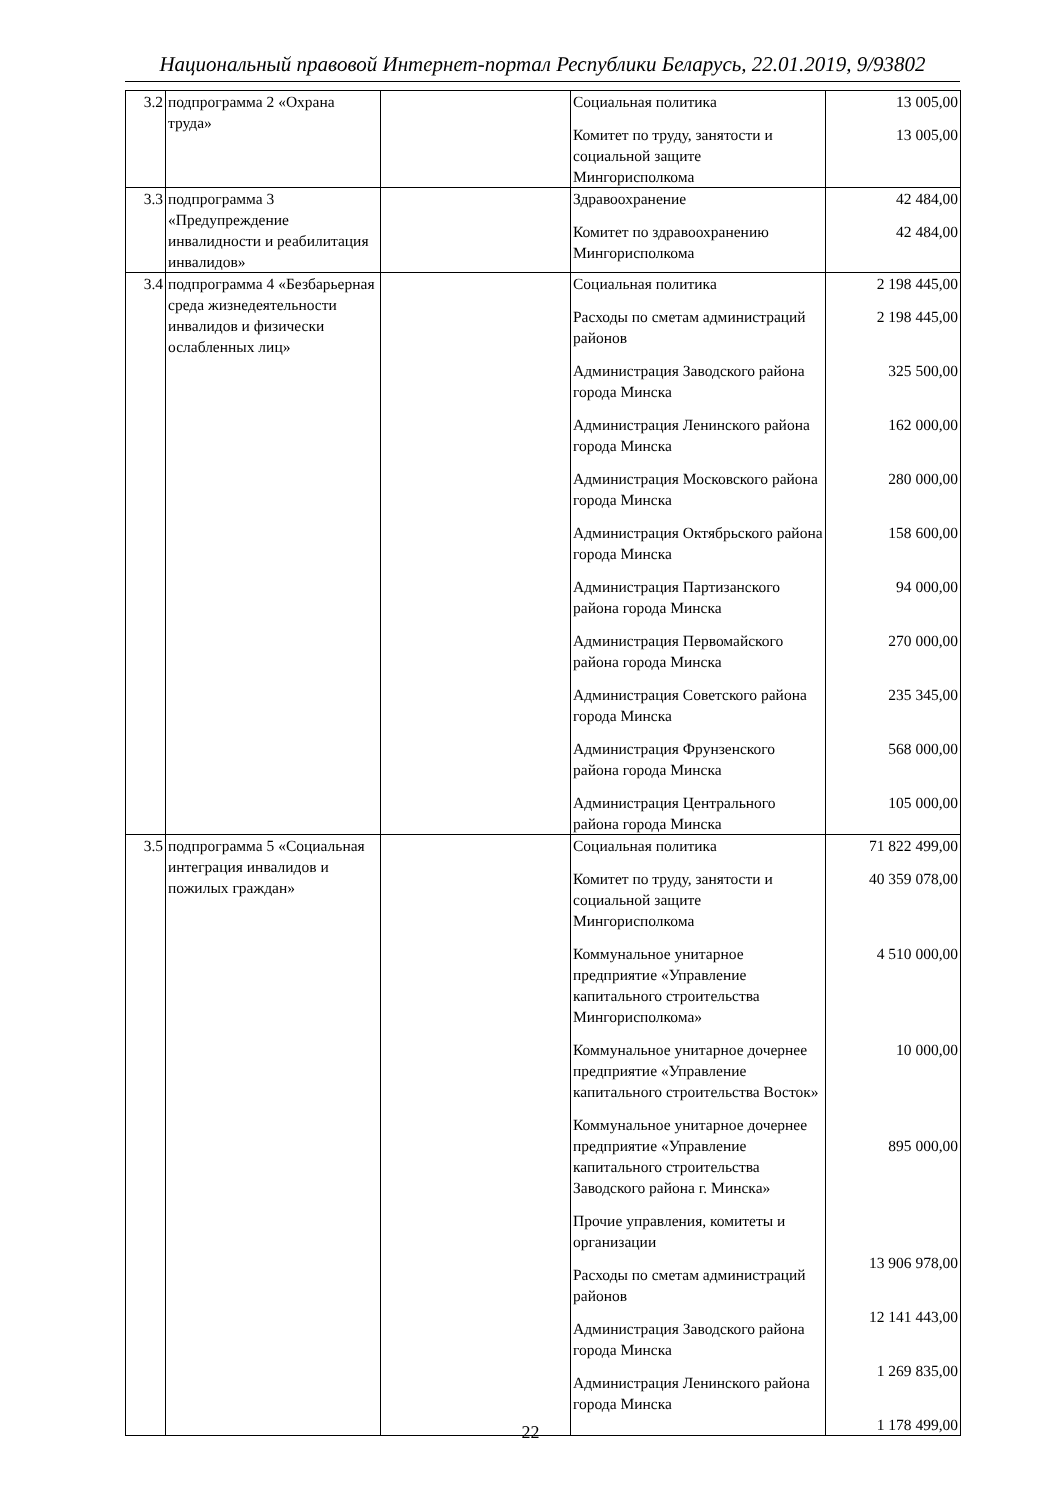Национальный правовой Интернет-портал Республики Беларусь, 22.01.2019, 9/93802
| 3.2 | подпрограмма 2 «Охрана труда» | | Социальная политика Комитет по труду, занятости и социальной защите Мингорисполкома | 13 005,00 13 005,00 |
| 3.3 | подпрограмма 3 «Предупреждение инвалидности и реабилитация инвалидов» | | Здравоохранение Комитет по здравоохранению Мингорисполкома | 42 484,00 42 484,00 |
| 3.4 | подпрограмма 4 «Безбарьерная среда жизнедеятельности инвалидов и физически ослабленных лиц» | | Социальная политика Расходы по сметам администраций районов Администрация Заводского района города Минска Администрация Ленинского района города Минска Администрация Московского района города Минска Администрация Октябрьского района города Минска Администрация Партизанского района города Минска Администрация Первомайского района города Минска Администрация Советского района города Минска Администрация Фрунзенского района города Минска Администрация Центрального района города Минска | 2 198 445,00 2 198 445,00 325 500,00 162 000,00 280 000,00 158 600,00 94 000,00 270 000,00 235 345,00 568 000,00 105 000,00 |
| 3.5 | подпрограмма 5 «Социальная интеграция инвалидов и пожилых граждан» | | Социальная политика Комитет по труду, занятости и социальной защите Мингорисполкома Коммунальное унитарное предприятие «Управление капитального строительства Мингорисполкома» Коммунальное унитарное дочернее предприятие «Управление капитального строительства Восток» Коммунальное унитарное дочернее предприятие «Управление капитального строительства Заводского района г. Минска» Прочие управления, комитеты и организации Расходы по сметам администраций районов Администрация Заводского района города Минска Администрация Ленинского района города Минска | 71 822 499,00 40 359 078,00 4 510 000,00 10 000,00 895 000,00 13 906 978,00 12 141 443,00 1 269 835,00 1 178 499,00 |
22